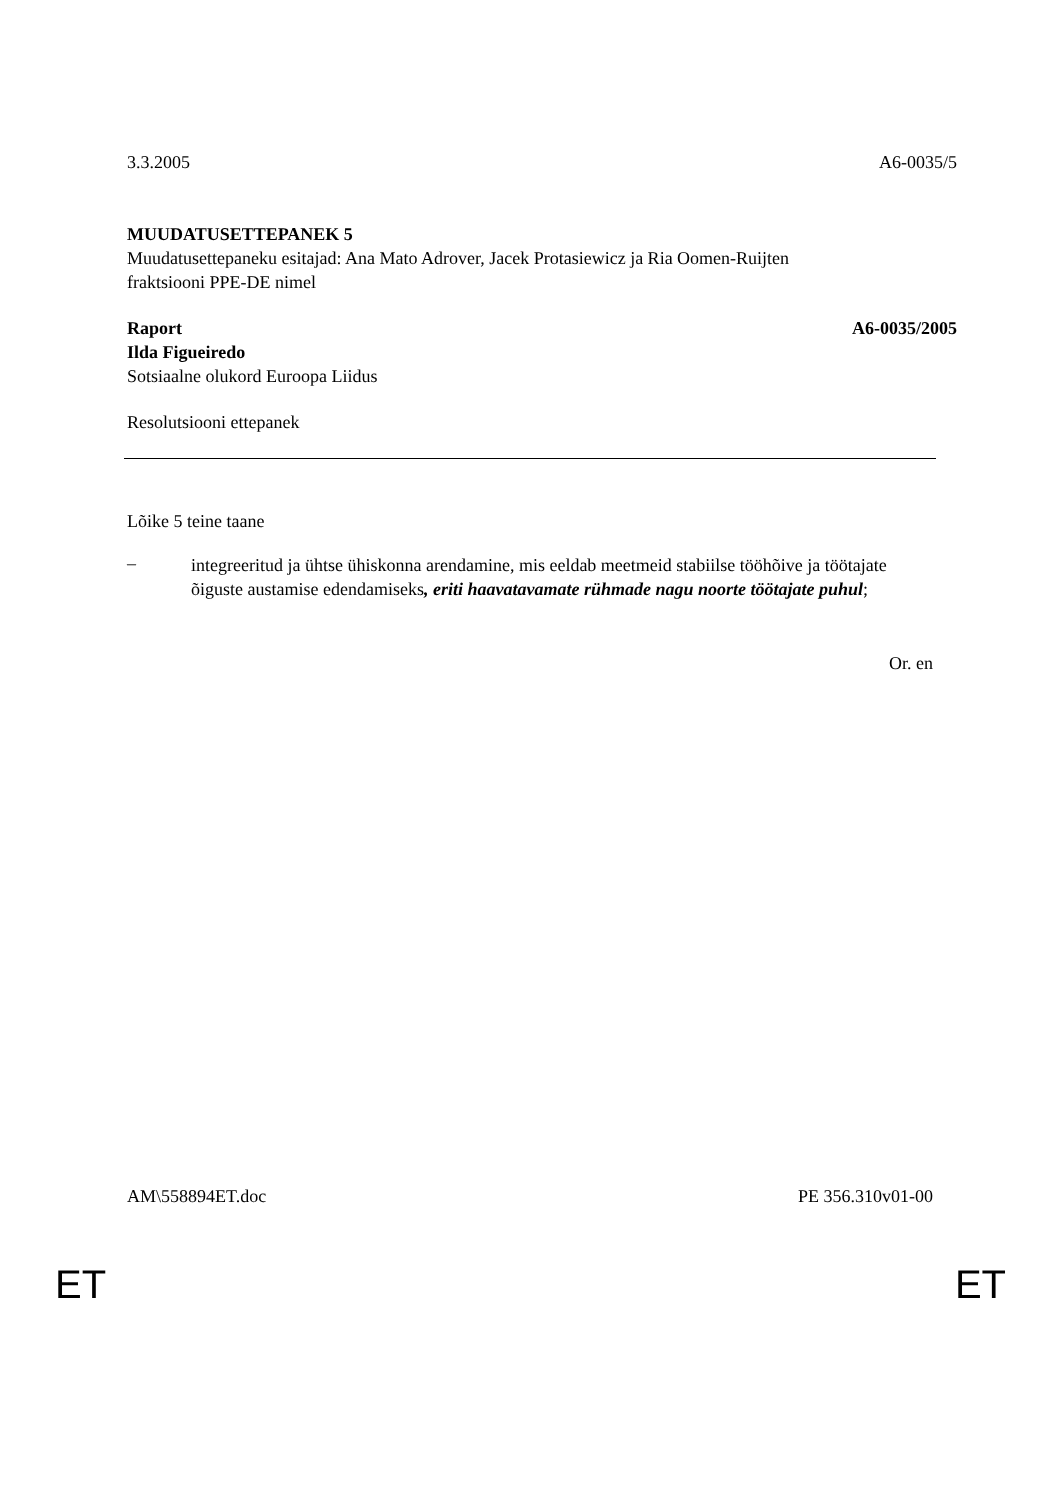3.3.2005 A6-0035/5
MUUDATUSETTEPANEK 5
Muudatusettepaneku esitajad: Ana Mato Adrover, Jacek Protasiewicz ja Ria Oomen-Ruijten
fraktsiooni PPE-DE nimel
Raport A6-0035/2005
Ilda Figueiredo
Sotsiaalne olukord Euroopa Liidus
Resolutsiooni ettepanek
Lõike 5 teine taane
– integreeritud ja ühtse ühiskonna arendamine, mis eeldab meetmeid stabiilse tööhõive ja töötajate õiguste austamise edendamiseks, eriti haavatavamate rühmade nagu noorte töötajate puhul;
Or. en
AM\558894ET.doc PE 356.310v01-00
ET ET